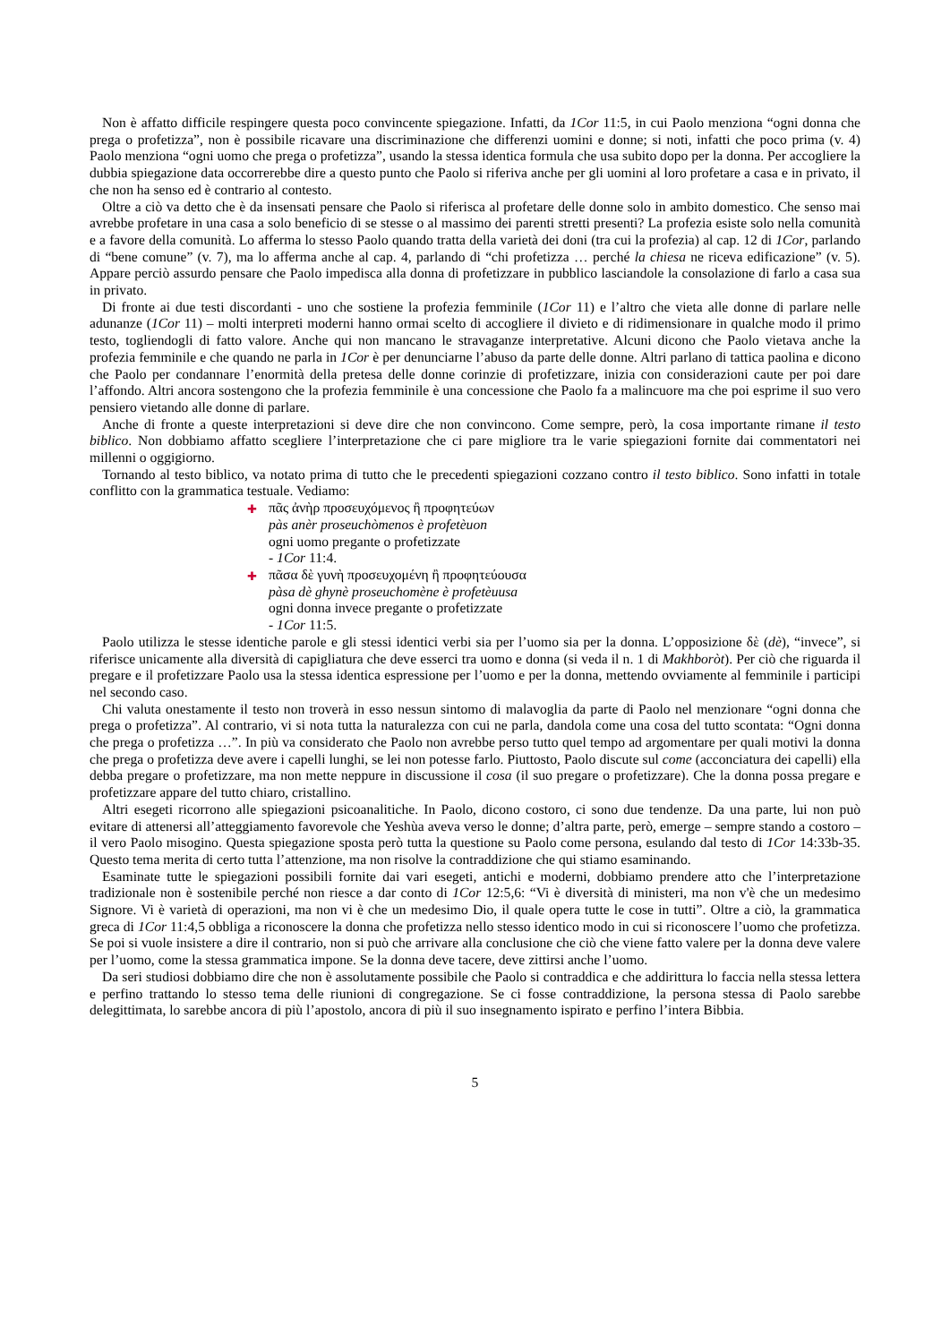Non è affatto difficile respingere questa poco convincente spiegazione. Infatti, da 1Cor 11:5, in cui Paolo menziona “ogni donna che prega o profetizza”, non è possibile ricavare una discriminazione che differenzi uomini e donne; si noti, infatti che poco prima (v. 4) Paolo menziona “ogni uomo che prega o profetizza”, usando la stessa identica formula che usa subito dopo per la donna. Per accogliere la dubbia spiegazione data occorrerebbe dire a questo punto che Paolo si riferiva anche per gli uomini al loro profetare a casa e in privato, il che non ha senso ed è contrario al contesto.
Oltre a ciò va detto che è da insensati pensare che Paolo si riferisca al profetare delle donne solo in ambito domestico. Che senso mai avrebbe profetare in una casa a solo beneficio di se stesse o al massimo dei parenti stretti presenti? La profezia esiste solo nella comunità e a favore della comunità. Lo afferma lo stesso Paolo quando tratta della varietà dei doni (tra cui la profezia) al cap. 12 di 1Cor, parlando di “bene comune” (v. 7), ma lo afferma anche al cap. 4, parlando di “chi profetizza … perché la chiesa ne riceva edificazione” (v. 5). Appare perciò assurdo pensare che Paolo impedisca alla donna di profetizzare in pubblico lasciandole la consolazione di farlo a casa sua in privato.
Di fronte ai due testi discordanti - uno che sostiene la profezia femminile (1Cor 11) e l’altro che vieta alle donne di parlare nelle adunanze (1Cor 11) – molti interpreti moderni hanno ormai scelto di accogliere il divieto e di ridimensionare in qualche modo il primo testo, togliendogli di fatto valore. Anche qui non mancano le stravaganze interpretative. Alcuni dicono che Paolo vietava anche la profezia femminile e che quando ne parla in 1Cor è per denunciarne l’abuso da parte delle donne. Altri parlano di tattica paolina e dicono che Paolo per condannare l’enormità della pretesa delle donne corinzie di profetizzare, inizia con considerazioni caute per poi dare l’affondo. Altri ancora sostengono che la profezia femminile è una concessione che Paolo fa a malincuore ma che poi esprime il suo vero pensiero vietando alle donne di parlare.
Anche di fronte a queste interpretazioni si deve dire che non convincono. Come sempre, però, la cosa importante rimane il testo biblico. Non dobbiamo affatto scegliere l’interpretazione che ci pare migliore tra le varie spiegazioni fornite dai commentatori nei millenni o oggigiorno.
Tornando al testo biblico, va notato prima di tutto che le precedenti spiegazioni cozzano contro il testo biblico. Sono infatti in totale conflitto con la grammatica testuale. Vediamo:
✚ πᾶς ἀνὴρ προσευχόμενος ἢ προφητεύων
pàs anèr proseuchòmenos è profetèuon
ogni uomo pregante o profetizzate
- 1Cor 11:4.
✚ πᾶσα δὲ γυνὴ προσευχομένη ἢ προφητεύουσα
pàsa dè ghynè proseuchomène è profetèuusa
ogni donna invece pregante o profetizzate
- 1Cor 11:5.
Paolo utilizza le stesse identiche parole e gli stessi identici verbi sia per l’uomo sia per la donna. L’opposizione δὲ (dè), “invece”, si riferisce unicamente alla diversità di capigliatura che deve esserci tra uomo e donna (si veda il n. 1 di Makhboròt). Per ciò che riguarda il pregare e il profetizzare Paolo usa la stessa identica espressione per l’uomo e per la donna, mettendo ovviamente al femminile i participi nel secondo caso.
Chi valuta onestamente il testo non troverà in esso nessun sintomo di malavoglia da parte di Paolo nel menzionare “ogni donna che prega o profetizza”. Al contrario, vi si nota tutta la naturalezza con cui ne parla, dandola come una cosa del tutto scontata: “Ogni donna che prega o profetizza …”. In più va considerato che Paolo non avrebbe perso tutto quel tempo ad argomentare per quali motivi la donna che prega o profetizza deve avere i capelli lunghi, se lei non potesse farlo. Piuttosto, Paolo discute sul come (acconciatura dei capelli) ella debba pregare o profetizzare, ma non mette neppure in discussione il cosa (il suo pregare o profetizzare). Che la donna possa pregare e profetizzare appare del tutto chiaro, cristallino.
Altri esegeti ricorrono alle spiegazioni psicoanalitiche. In Paolo, dicono costoro, ci sono due tendenze. Da una parte, lui non può evitare di attenersi all’atteggiamento favorevole che Yeshùa aveva verso le donne; d’altra parte, però, emerge – sempre stando a costoro – il vero Paolo misogino. Questa spiegazione sposta però tutta la questione su Paolo come persona, esulando dal testo di 1Cor 14:33b-35. Questo tema merita di certo tutta l’attenzione, ma non risolve la contraddizione che qui stiamo esaminando.
Esaminate tutte le spiegazioni possibili fornite dai vari esegeti, antichi e moderni, dobbiamo prendere atto che l’interpretazione tradizionale non è sostenibile perché non riesce a dar conto di 1Cor 12:5,6: “Vi è diversità di ministeri, ma non v'è che un medesimo Signore. Vi è varietà di operazioni, ma non vi è che un medesimo Dio, il quale opera tutte le cose in tutti”. Oltre a ciò, la grammatica greca di 1Cor 11:4,5 obbliga a riconoscere la donna che profetizza nello stesso identico modo in cui si riconoscere l’uomo che profetizza. Se poi si vuole insistere a dire il contrario, non si può che arrivare alla conclusione che ciò che viene fatto valere per la donna deve valere per l’uomo, come la stessa grammatica impone. Se la donna deve tacere, deve zittirsi anche l’uomo.
Da seri studiosi dobbiamo dire che non è assolutamente possibile che Paolo si contraddica e che addirittura lo faccia nella stessa lettera e perfino trattando lo stesso tema delle riunioni di congregazione. Se ci fosse contraddizione, la persona stessa di Paolo sarebbe delegittimata, lo sarebbe ancora di più l’apostolo, ancora di più il suo insegnamento ispirato e perfino l’intera Bibbia.
5